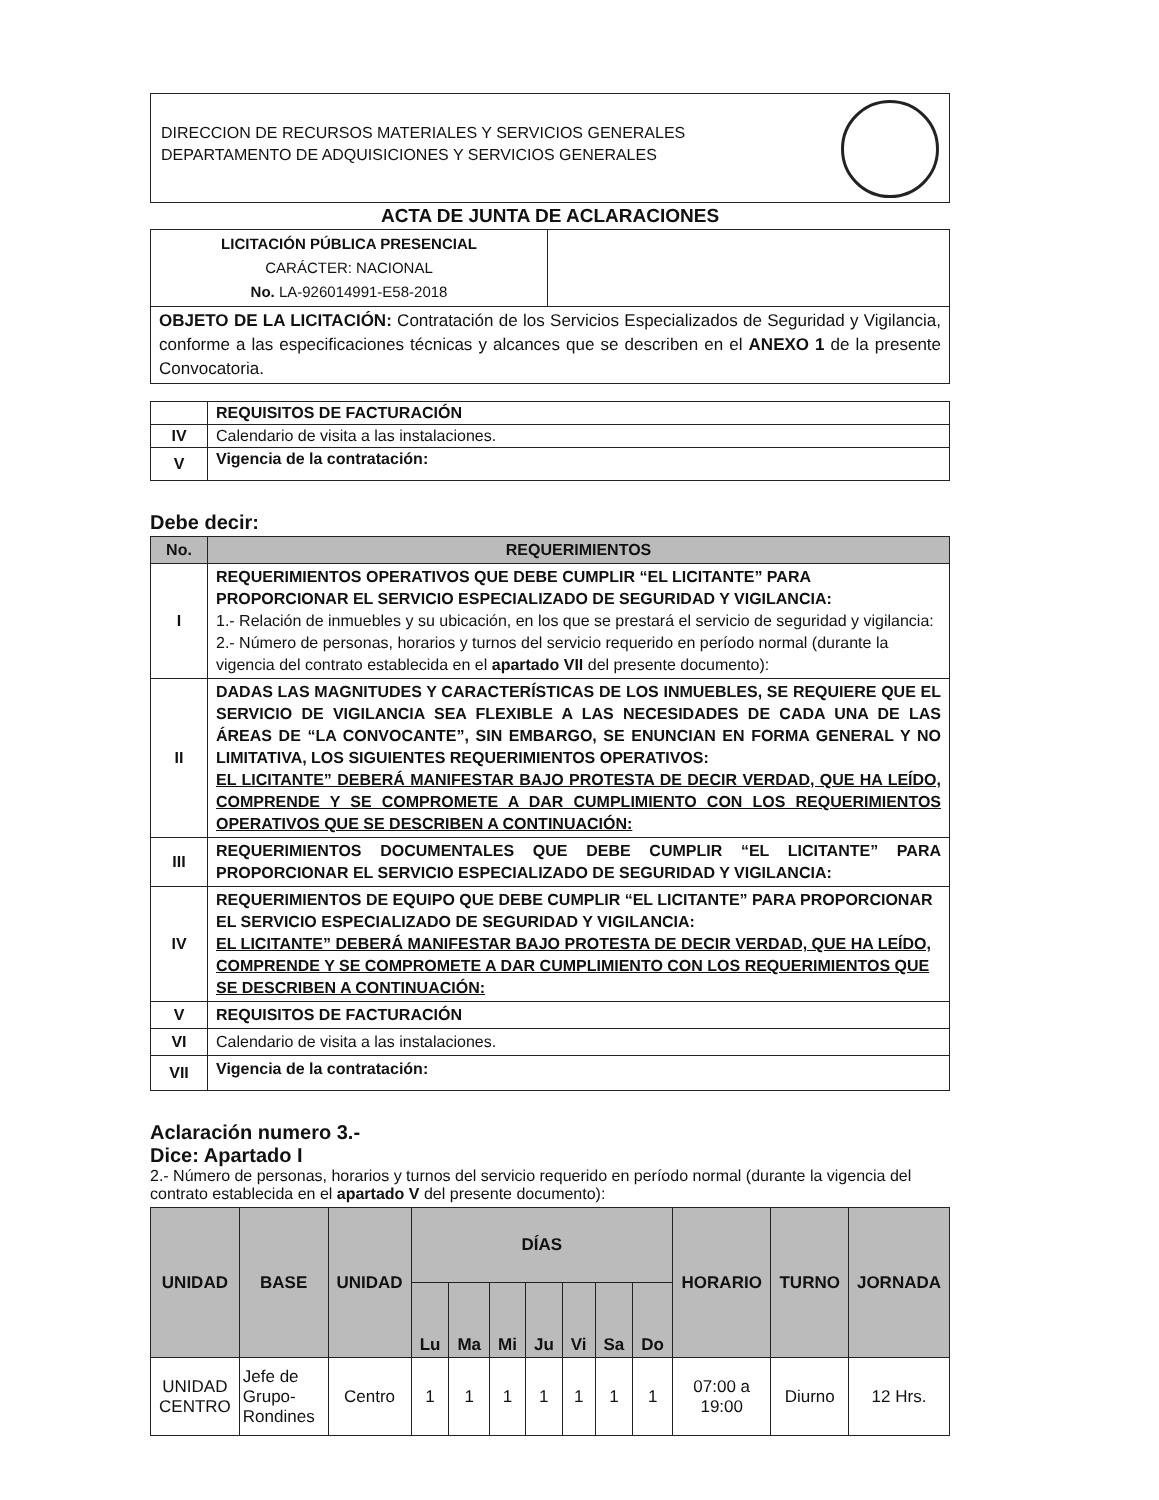DIRECCION DE RECURSOS MATERIALES Y SERVICIOS GENERALES
DEPARTAMENTO DE ADQUISICIONES Y SERVICIOS GENERALES
ACTA DE JUNTA DE ACLARACIONES
| LICITACIÓN PÚBLICA PRESENCIAL CARÁCTER: NACIONAL No. LA-926014991-E58-2018 | |
| OBJETO DE LA LICITACIÓN: Contratación de los Servicios Especializados de Seguridad y Vigilancia, conforme a las especificaciones técnicas y alcances que se describen en el ANEXO 1 de la presente Convocatoria. | |
| | REQUISITOS DE FACTURACIÓN |
| IV | Calendario de visita a las instalaciones. |
| V | Vigencia de la contratación: |
Debe decir:
| No. | REQUERIMIENTOS |
| --- | --- |
| I | REQUERIMIENTOS OPERATIVOS QUE DEBE CUMPLIR “EL LICITANTE” PARA PROPORCIONAR EL SERVICIO ESPECIALIZADO DE SEGURIDAD Y VIGILANCIA: 1.- Relación de inmuebles y su ubicación, en los que se prestará el servicio de seguridad y vigilancia: 2.- Número de personas, horarios y turnos del servicio requerido en período normal (durante la vigencia del contrato establecida en el apartado VII del presente documento): |
| II | DADAS LAS MAGNITUDES Y CARACTERÍSTICAS DE LOS INMUEBLES, SE REQUIERE QUE EL SERVICIO DE VIGILANCIA SEA FLEXIBLE A LAS NECESIDADES DE CADA UNA DE LAS ÁREAS DE “LA CONVOCANTE”, SIN EMBARGO, SE ENUNCIAN EN FORMA GENERAL Y NO LIMITATIVA, LOS SIGUIENTES REQUERIMIENTOS OPERATIVOS: EL LICITANTE” DEBERÁ MANIFESTAR BAJO PROTESTA DE DECIR VERDAD, QUE HA LEÍDO, COMPRENDE Y SE COMPROMETE A DAR CUMPLIMIENTO CON LOS REQUERIMIENTOS OPERATIVOS QUE SE DESCRIBEN A CONTINUACIÓN: |
| III | REQUERIMIENTOS DOCUMENTALES QUE DEBE CUMPLIR “EL LICITANTE” PARA PROPORCIONAR EL SERVICIO ESPECIALIZADO DE SEGURIDAD Y VIGILANCIA: |
| IV | REQUERIMIENTOS DE EQUIPO QUE DEBE CUMPLIR “EL LICITANTE” PARA PROPORCIONAR EL SERVICIO ESPECIALIZADO DE SEGURIDAD Y VIGILANCIA: EL LICITANTE” DEBERÁ MANIFESTAR BAJO PROTESTA DE DECIR VERDAD, QUE HA LEÍDO, COMPRENDE Y SE COMPROMETE A DAR CUMPLIMIENTO CON LOS REQUERIMIENTOS QUE SE DESCRIBEN A CONTINUACIÓN: |
| V | REQUISITOS DE FACTURACIÓN |
| VI | Calendario de visita a las instalaciones. |
| VII | Vigencia de la contratación: |
Aclaración numero 3.-
Dice: Apartado I
2.- Número de personas, horarios y turnos del servicio requerido en período normal (durante la vigencia del contrato establecida en el apartado V del presente documento):
| UNIDAD | BASE | UNIDAD | DÍAS | | | | | | | HORARIO | TURNO | JORNADA |
| --- | --- | --- | --- | --- | --- | --- | --- | --- | --- | --- | --- | --- |
| | | | Lu | Ma | Mi | Ju | Vi | Sa | Do | | | |
| UNIDAD CENTRO | Jefe de Grupo-Rondines | Centro | 1 | 1 | 1 | 1 | 1 | 1 | 1 | 07:00 a 19:00 | Diurno | 12 Hrs. |